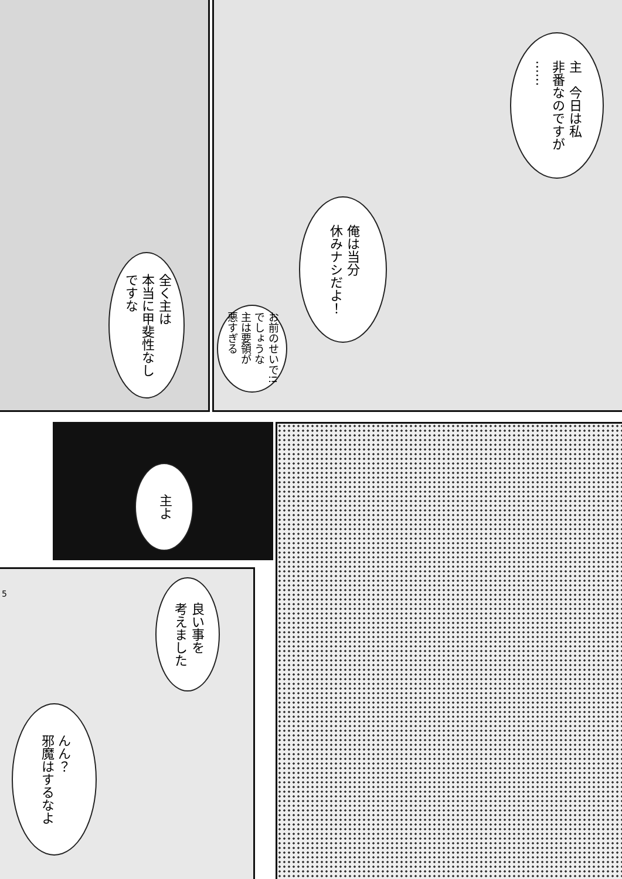主　今日は私
非番なのですが
……
俺は当分
休みナシだよ！
お前のせいで!!　でしょうな
主は要領が
悪すぎる
全く主は
本当に甲斐性なし
ですな
主よ
5
良い事を
考えました
んん？
邪魔はするなよ